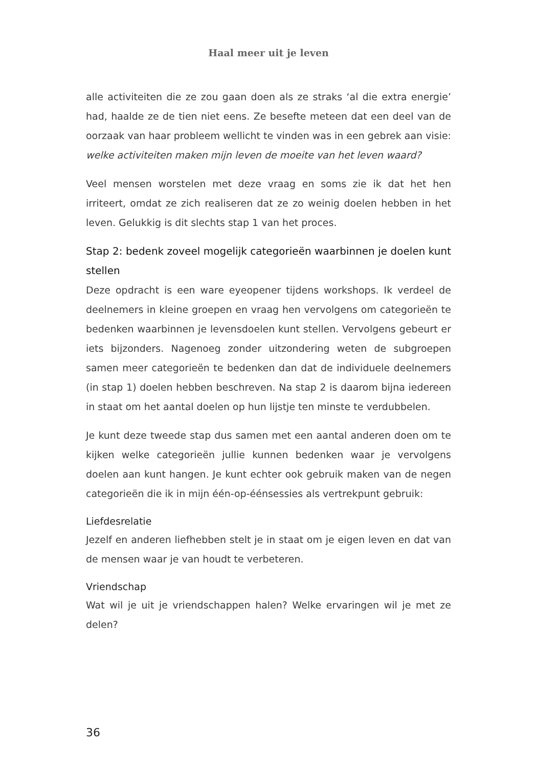Haal meer uit je leven
alle activiteiten die ze zou gaan doen als ze straks ‘al die extra energie’ had, haalde ze de tien niet eens. Ze besefte meteen dat een deel van de oorzaak van haar probleem wellicht te vinden was in een gebrek aan visie: welke activiteiten maken mijn leven de moeite van het leven waard?
Veel mensen worstelen met deze vraag en soms zie ik dat het hen irriteert, omdat ze zich realiseren dat ze zo weinig doelen hebben in het leven. Gelukkig is dit slechts stap 1 van het proces.
Stap 2: bedenk zoveel mogelijk categorieën waarbinnen je doelen kunt stellen
Deze opdracht is een ware eyeopener tijdens workshops. Ik verdeel de deelnemers in kleine groepen en vraag hen vervolgens om categorieën te bedenken waarbinnen je levensdoelen kunt stellen. Vervolgens gebeurt er iets bijzonders. Nagenoeg zonder uitzondering weten de subgroepen samen meer categorieën te bedenken dan dat de indi­viduele deelnemers (in stap 1) doelen hebben beschreven. Na stap 2 is daarom bijna iedereen in staat om het aantal doelen op hun lijstje ten minste te verdubbelen.
Je kunt deze tweede stap dus samen met een aantal anderen doen om te kijken welke categorieën jullie kunnen bedenken waar je vervolgens doelen aan kunt hangen. Je kunt echter ook gebruik maken van de negen categorieën die ik in mijn één-op-éénsessies als vertrekpunt gebruik:
Liefdesrelatie
Jezelf en anderen liefhebben stelt je in staat om je eigen leven en dat van de mensen waar je van houdt te verbeteren.
Vriendschap
Wat wil je uit je vriendschappen halen? Welke ervaringen wil je met ze delen?
36